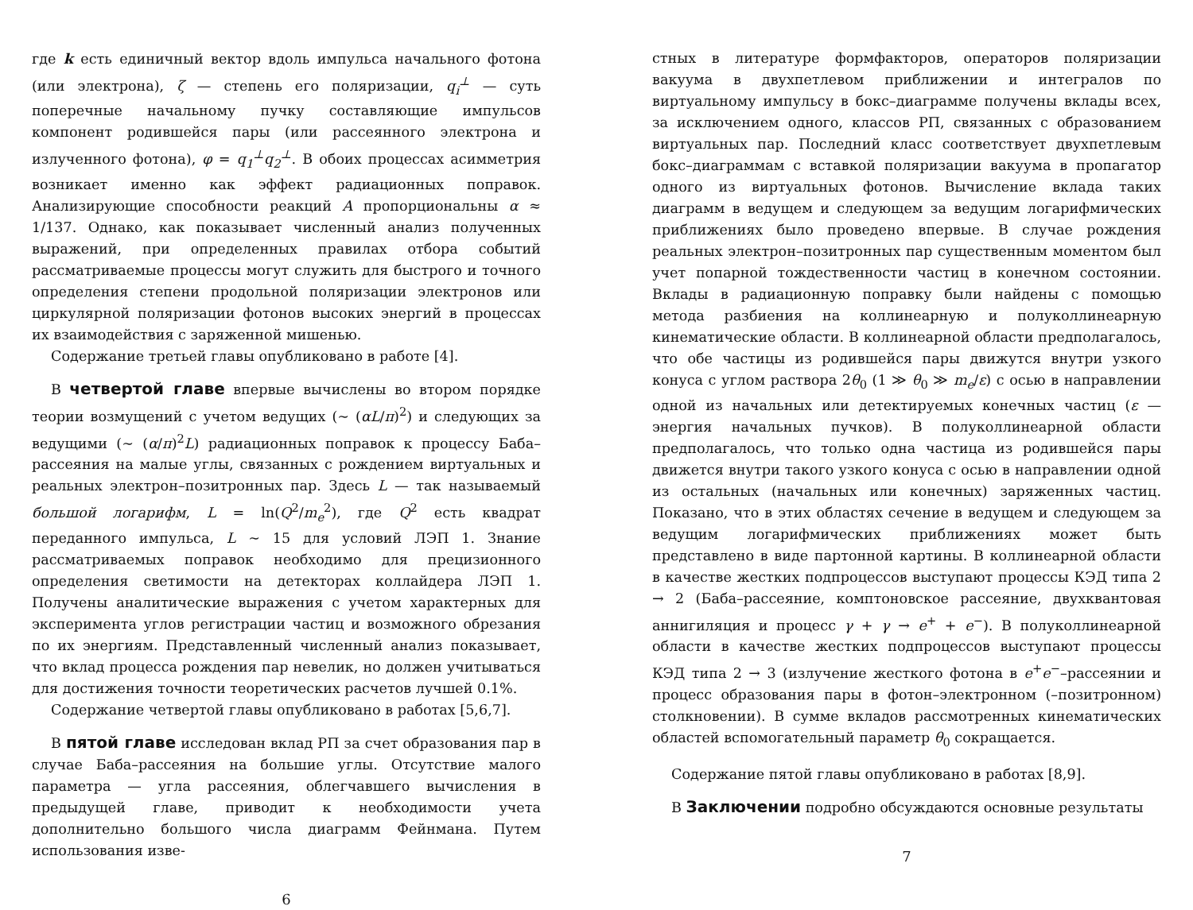где k есть единичный вектор вдоль импульса начального фотона (или электрона), ζ — степень его поляризации, q<sub>i</sub><sup>⊥</sup> — суть поперечные начальному пучку составляющие импульсов компонент родившейся пары (или рассеянного электрона и излученного фотона), φ = q<sub>1</sub><sup>⊥</sup>q<sub>2</sub><sup>⊥</sup>. В обоих процессах асимметрия возникает именно как эффект радиационных поправок. Анализирующие способности реакций A пропорциональны α ≈ 1/137. Однако, как показывает численный анализ полученных выражений, при определенных правилах отбора событий рассматриваемые процессы могут служить для быстрого и точного определения степени продольной поляризации электронов или циркулярной поляризации фотонов высоких энергий в процессах их взаимодействия с заряженной мишенью.
Содержание третьей главы опубликовано в работе [4].
В четвертой главе впервые вычислены во втором порядке теории возмущений с учетом ведущих (∼ (αL/π)<sup>2</sup>) и следующих за ведущими (∼ (α/π)<sup>2</sup>L) радиационных поправок к процессу Баба–рассеяния на малые углы, связанных с рождением виртуальных и реальных электрон–позитронных пар. Здесь L — так называемый большой логарифм, L = ln(Q<sup>2</sup>/m<sub>e</sub><sup>2</sup>), где Q<sup>2</sup> есть квадрат переданного импульса, L ∼ 15 для условий ЛЭП 1. Знание рассматриваемых поправок необходимо для прецизионного определения светимости на детекторах коллайдера ЛЭП 1. Получены аналитические выражения с учетом характерных для эксперимента углов регистрации частиц и возможного обрезания по их энергиям. Представленный численный анализ показывает, что вклад процесса рождения пар невелик, но должен учитываться для достижения точности теоретических расчетов лучшей 0.1%.
Содержание четвертой главы опубликовано в работах [5,6,7].
В пятой главе исследован вклад РП за счет образования пар в случае Баба–рассеяния на большие углы. Отсутствие малого параметра — угла рассеяния, облегчавшего вычисления в предыдущей главе, приводит к необходимости учета дополнительно большого числа диаграмм Фейнмана. Путем использования изве-
6
стных в литературе формфакторов, операторов поляризации вакуума в двухпетлевом приближении и интегралов по виртуальному импульсу в бокс–диаграмме получены вклады всех, за исключением одного, классов РП, связанных с образованием виртуальных пар. Последний класс соответствует двухпетлевым бокс–диаграммам с вставкой поляризации вакуума в пропагатор одного из виртуальных фотонов. Вычисление вклада таких диаграмм в ведущем и следующем за ведущим логарифмических приближениях было проведено впервые. В случае рождения реальных электрон–позитронных пар существенным моментом был учет попарной тождественности частиц в конечном состоянии. Вклады в радиационную поправку были найдены с помощью метода разбиения на коллинеарную и полуколлинеарную кинематические области. В коллинеарной области предполагалось, что обе частицы из родившейся пары движутся внутри узкого конуса с углом раствора 2θ<sub>0</sub> (1 ≫ θ<sub>0</sub> ≫ m<sub>e</sub>/ε) с осью в направлении одной из начальных или детектируемых конечных частиц (ε — энергия начальных пучков). В полуколлинеарной области предполагалось, что только одна частица из родившейся пары движется внутри такого узкого конуса с осью в направлении одной из остальных (начальных или конечных) заряженных частиц. Показано, что в этих областях сечение в ведущем и следующем за ведущим логарифмических приближениях может быть представлено в виде партонной картины. В коллинеарной области в качестве жестких подпроцессов выступают процессы КЭД типа 2 → 2 (Баба–рассеяние, комптоновское рассеяние, двухквантовая аннигиляция и процесс γ + γ → e<sup>+</sup> + e<sup>−</sup>). В полуколлинеарной области в качестве жестких подпроцессов выступают процессы КЭД типа 2 → 3 (излучение жесткого фотона в e<sup>+</sup>e<sup>−</sup>–рассеянии и процесс образования пары в фотон–электронном (–позитронном) столкновении). В сумме вкладов рассмотренных кинематических областей вспомогательный параметр θ<sub>0</sub> сокращается.
Содержание пятой главы опубликовано в работах [8,9].
В Заключении подробно обсуждаются основные результаты
7